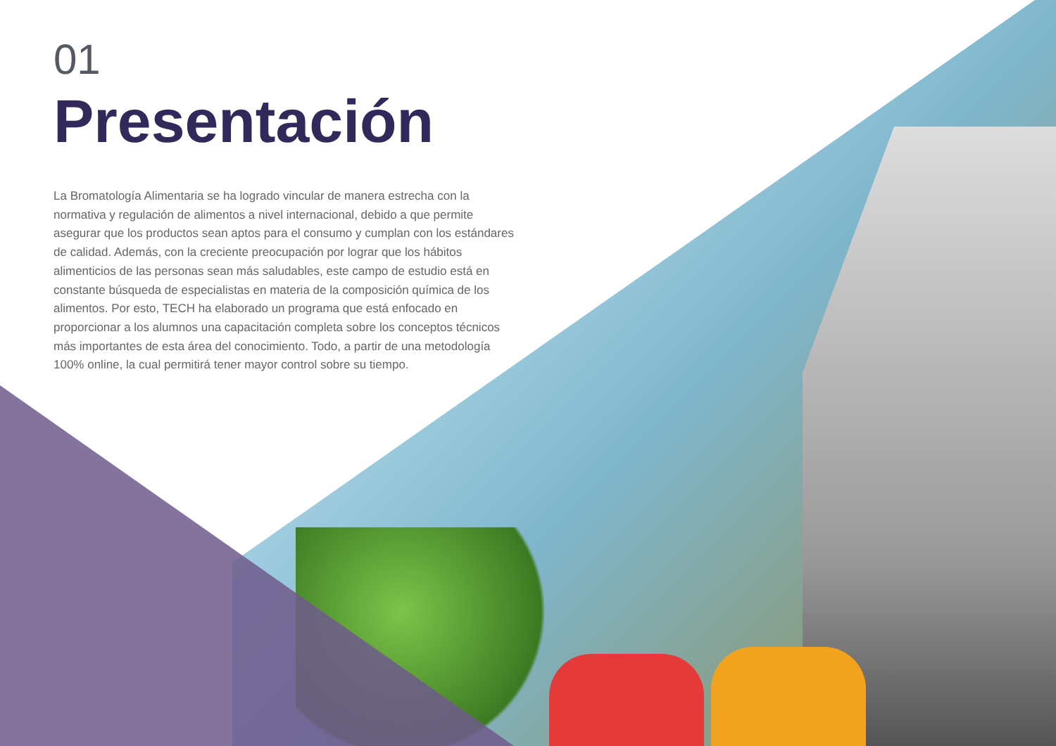01
Presentación
La Bromatología Alimentaria se ha logrado vincular de manera estrecha con la normativa y regulación de alimentos a nivel internacional, debido a que permite asegurar que los productos sean aptos para el consumo y cumplan con los estándares de calidad. Además, con la creciente preocupación por lograr que los hábitos alimenticios de las personas sean más saludables, este campo de estudio está en constante búsqueda de especialistas en materia de la composición química de los alimentos. Por esto, TECH ha elaborado un programa que está enfocado en proporcionar a los alumnos una capacitación completa sobre los conceptos técnicos más importantes de esta área del conocimiento. Todo, a partir de una metodología 100% online, la cual permitirá tener mayor control sobre su tiempo.